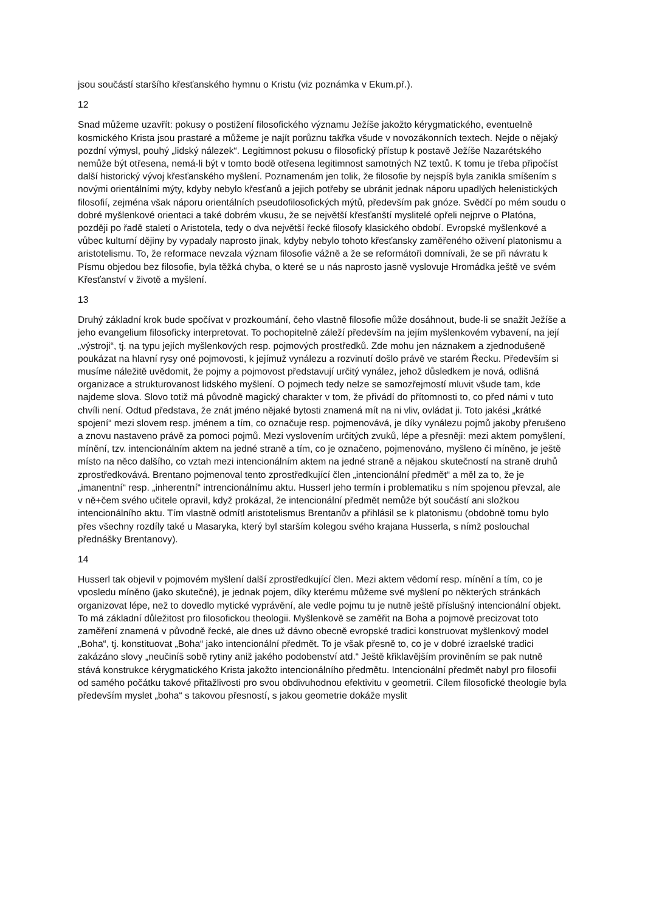jsou součástí staršího křesťanského hymnu o Kristu (viz poznámka v Ekum.př.).
12
Snad můžeme uzavřít: pokusy o postižení filosofického významu Ježíše jakožto kérygmatického, eventuelně kosmického Krista jsou prastaré a můžeme je najít porůznu takřka všude v novozákonních textech. Nejde o nějaký pozdní výmysl, pouhý „lidský nálezek“. Legitimnost pokusu o filosofický přístup k postavě Ježíše Nazarétského nemůže být otřesena, nemá-li být v tomto bodě otřesena legitimnost samotných NZ textů. K tomu je třeba připočíst další historický vývoj křesťanského myšlení. Poznamenám jen tolik, že filosofie by nejspíš byla zanikla smíšením s novými orientálními mýty, kdyby nebylo křesťanů a jejich potřeby se ubránit jednak náporu upadlých helenistických filosofií, zejména však náporu orientálních pseudofilosofických mýtů, především pak gnóze. Svědčí po mém soudu o dobré myšlenkové orientaci a také dobrém vkusu, že se největší křesťanští myslitelé opřeli nejprve o Platóna, později po řadě staletí o Aristotela, tedy o dva největší řecké filosofy klasického období. Evropské myšlenkové a vůbec kulturní dějiny by vypadaly naprosto jinak, kdyby nebylo tohoto křesťansky zaměřeného oživení platonismu a aristotelismu. To, že reformace nevzala význam filosofie vážně a že se reformátoři domnívali, že se při návratu k Písmu objedou bez filosofie, byla těžká chyba, o které se u nás naprosto jasně vyslovuje Hromádka ještě ve svém Křesťanství v životě a myšlení.
13
Druhý základní krok bude spočívat v prozkoumání, čeho vlastně filosofie může dosáhnout, bude-li se snažit Ježíše a jeho evangelium filosoficky interpretovat. To pochopitelně záleží především na jejím myšlenkovém vybavení, na její „výstroji“, tj. na typu jejích myšlenkových resp. pojmových prostředků. Zde mohu jen náznakem a zjednodušeně poukázat na hlavní rysy oné pojmovosti, k jejímuž vynálezu a rozvinutí došlo právě ve starém Řecku. Především si musíme náležitě uvědomit, že pojmy a pojmovost představují určitý vynález, jehož důsledkem je nová, odlišná organizace a strukturovanost lidského myšlení. O pojmech tedy nelze se samozřejmostí mluvit všude tam, kde najdeme slova. Slovo totiž má původně magický charakter v tom, že přivádí do přítomnosti to, co před námi v tuto chvíli není. Odtud představa, že znát jméno nějaké bytosti znamená mít na ni vliv, ovládat ji. Toto jakési „krátké spojení“ mezi slovem resp. jménem a tím, co označuje resp. pojmenovává, je díky vynálezu pojmů jakoby přerušeno a znovu nastaveno právě za pomoci pojmů. Mezi vyslovením určitých zvuků, lépe a přesněji: mezi aktem pomyšlení, mínění, tzv. intencionálním aktem na jedné straně a tím, co je označeno, pojmenováno, myšleno či míněno, je ještě místo na něco dalšího, co vztah mezi intencionálním aktem na jedné straně a nějakou skutečností na straně druhů zprostředkovává. Brentano pojmenoval tento zprostředkující člen „intencionální předmět“ a měl za to, že je „imanentní“ resp. „inherentní“ intrencionálnímu aktu. Husserl jeho termín i problematiku s ním spojenou převzal, ale v ně+čem svého učitele opravil, když prokázal, že intencionální předmět nemůže být součástí ani složkou intencionálního aktu. Tím vlastně odmítl aristotelismus Brentanův a přihlásil se k platonismu (obdobně tomu bylo přes všechny rozdíly také u Masaryka, který byl starším kolegou svého krajana Husserla, s nímž poslouchal přednášky Brentanovy).
14
Husserl tak objevil v pojmovém myšlení další zprostředkující člen. Mezi aktem vědomí resp. mínění a tím, co je vposledu míněno (jako skutečné), je jednak pojem, díky kterému můžeme své myšlení po některých stránkách organizovat lépe, než to dovedlo mytické vyprávění, ale vedle pojmu tu je nutně ještě příslušný intencionální objekt. To má základní důležitost pro filosofickou theologii. Myšlenkově se zaměřit na Boha a pojmově precizovat toto zaměření znamená v původně řecké, ale dnes už dávno obecně evropské tradici konstruovat myšlenkový model „Boha“, tj. konstituovat „Boha“ jako intencionální předmět. To je však přesně to, co je v dobré izraelské tradici zakázáno slovy „neučiníš sobě rytiny aniž jakého podobenství atd.“ Ještě křiklavějším proviněním se pak nutně stává konstrukce kérygmatického Krista jakožto intencionálního předmětu. Intencionální předmět nabyl pro filosofii od samého počátku takové přitažlivosti pro svou obdivuhodnou efektivitu v geometrii. Cílem filosofické theologie byla především myslet „boha“ s takovou přesností, s jakou geometrie dokáže myslit